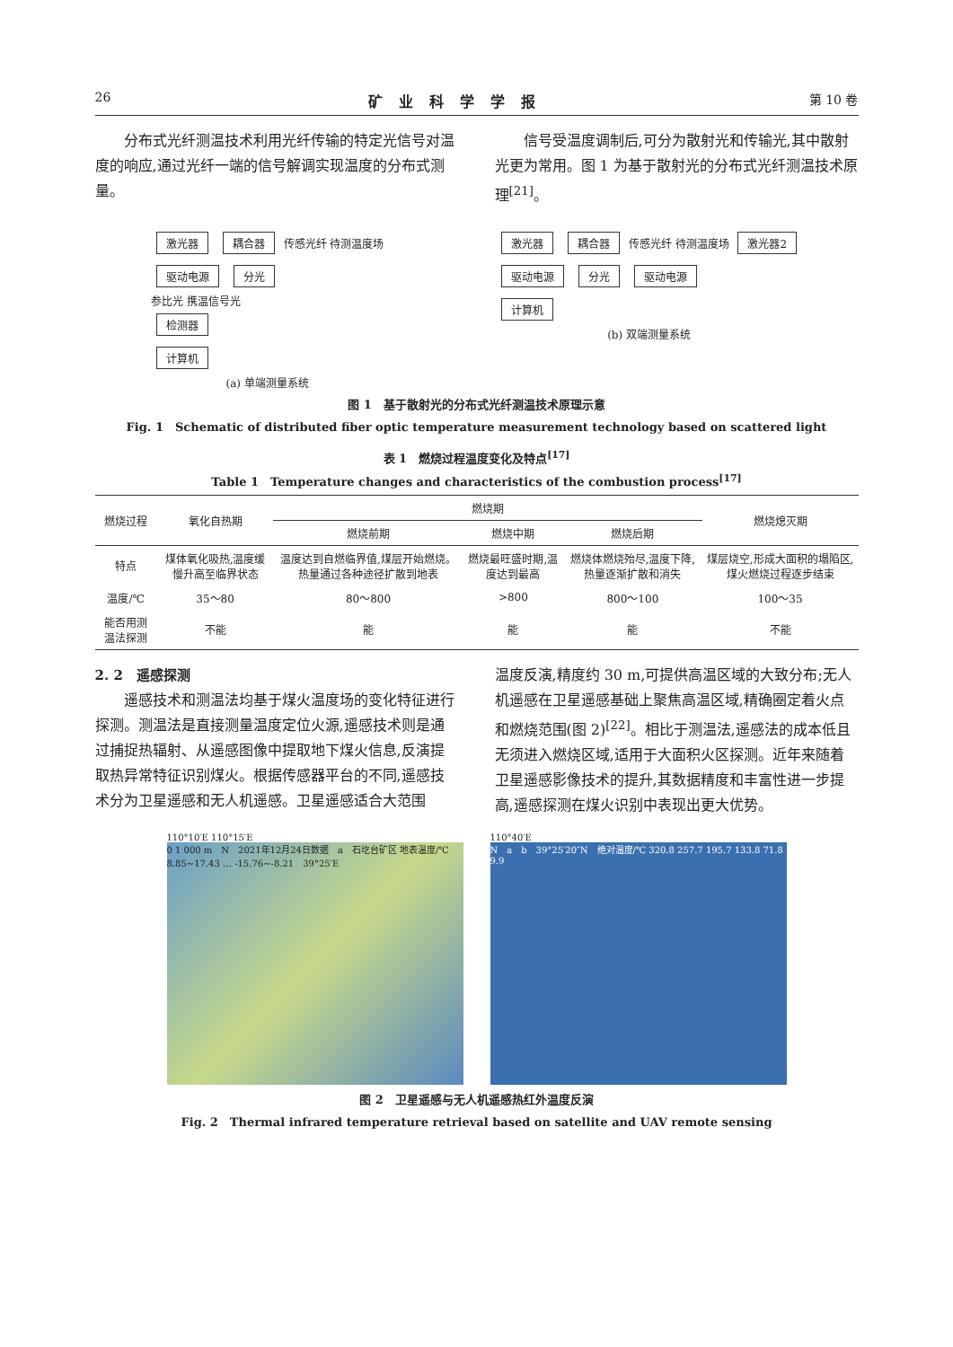26 矿业科学学报 第 10 卷
分布式光纤测温技术利用光纤传输的特定光信号对温度的响应,通过光纤一端的信号解调实现温度的分布式测量。
信号受温度调制后,可分为散射光和传输光,其中散射光更为常用。图 1 为基于散射光的分布式光纤测温技术原理<sup>[21]</sup>。
激光器 耦合器 传感光纤 待测温度场
驱动电源 分光
参比光 携温信号光
检测器
计算机
(a) 单端测量系统
激光器 耦合器 传感光纤 待测温度场 激光器2
驱动电源 分光 驱动电源
计算机
(b) 双端测量系统
图 1　基于散射光的分布式光纤测温技术原理示意
Fig. 1　Schematic of distributed fiber optic temperature measurement technology based on scattered light
表 1　燃烧过程温度变化及特点<sup>[17]</sup>
Table 1　Temperature changes and characteristics of the combustion process<sup>[17]</sup>
| 燃烧过程 | 氧化自热期 | 燃烧期 | | | 燃烧熄灭期 |
| --- | --- | --- | --- | --- | --- |
| | | 燃烧前期 | 燃烧中期 | 燃烧后期 | |
| 特点 | 煤体氧化吸热,温度缓慢升高至临界状态 | 温度达到自燃临界值,煤层开始燃烧。热量通过各种途径扩散到地表 | 燃烧最旺盛时期,温度达到最高 | 燃烧体燃烧殆尽,温度下降,热量逐渐扩散和消失 | 煤层烧空,形成大面积的塌陷区,煤火燃烧过程逐步结束 |
| 温度/℃ | 35～80 | 80～800 | >800 | 800～100 | 100～35 |
| 能否用测温法探测 | 不能 | 能 | 能 | 能 | 不能 |
2. 2　遥感探测
遥感技术和测温法均基于煤火温度场的变化特征进行探测。测温法是直接测量温度定位火源,遥感技术则是通过捕捉热辐射、从遥感图像中提取地下煤火信息,反演提取热异常特征识别煤火。根据传感器平台的不同,遥感技术分为卫星遥感和无人机遥感。卫星遥感适合大范围
温度反演,精度约 30 m,可提供高温区域的大致分布;无人机遥感在卫星遥感基础上聚焦高温区域,精确圈定着火点和燃烧范围(图 2)<sup>[22]</sup>。相比于测温法,遥感法的成本低且无须进入燃烧区域,适用于大面积火区探测。近年来随着卫星遥感影像技术的提升,其数据精度和丰富性进一步提高,遥感探测在煤火识别中表现出更大优势。
110°10′E 110°15′E
0 1 000 m　N　2021年12月24日数据　a　石圪台矿区 地表温度/℃ 8.85~17.43 … -15.76~-8.21　39°25′E
110°40′E
N　a　b　39°25′20″N　绝对温度/℃ 320.8 257.7 195.7 133.8 71.8 9.9
图 2　卫星遥感与无人机遥感热红外温度反演
Fig. 2　Thermal infrared temperature retrieval based on satellite and UAV remote sensing